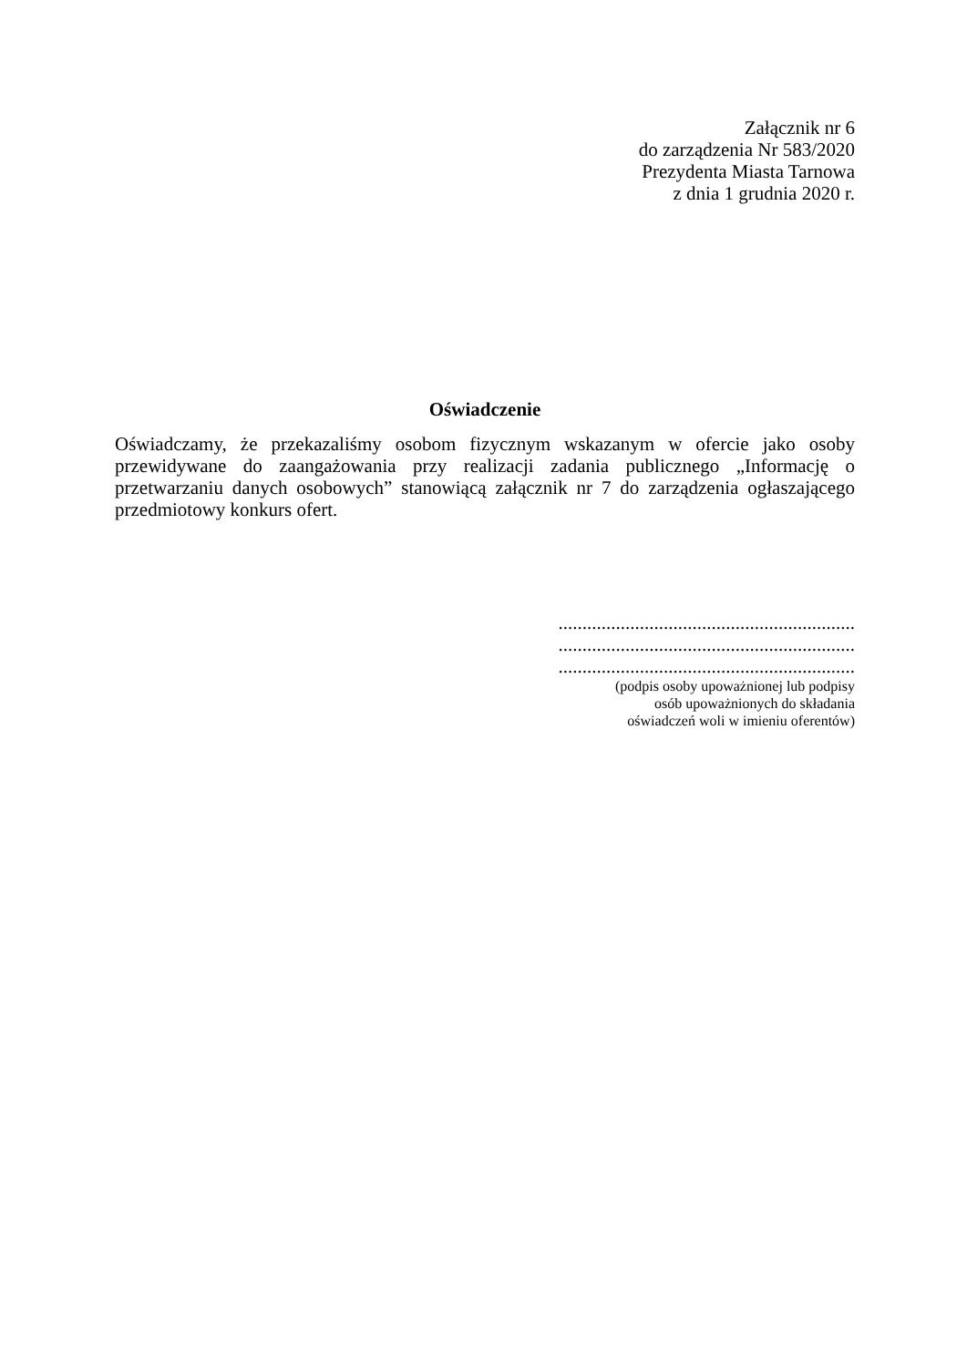Załącznik nr 6
do zarządzenia Nr 583/2020
Prezydenta Miasta Tarnowa
z dnia 1 grudnia 2020 r.
Oświadczenie
Oświadczamy, że przekazaliśmy osobom fizycznym wskazanym w ofercie jako osoby przewidywane do zaangażowania przy realizacji zadania publicznego „Informację o przetwarzaniu danych osobowych” stanowiącą załącznik nr 7 do zarządzenia ogłaszającego przedmiotowy konkurs ofert.
..............................................................
..............................................................
..............................................................
(podpis osoby upoważnionej lub podpisy
osób upoważnionych do składania
oświadczeń woli w imieniu oferentów)